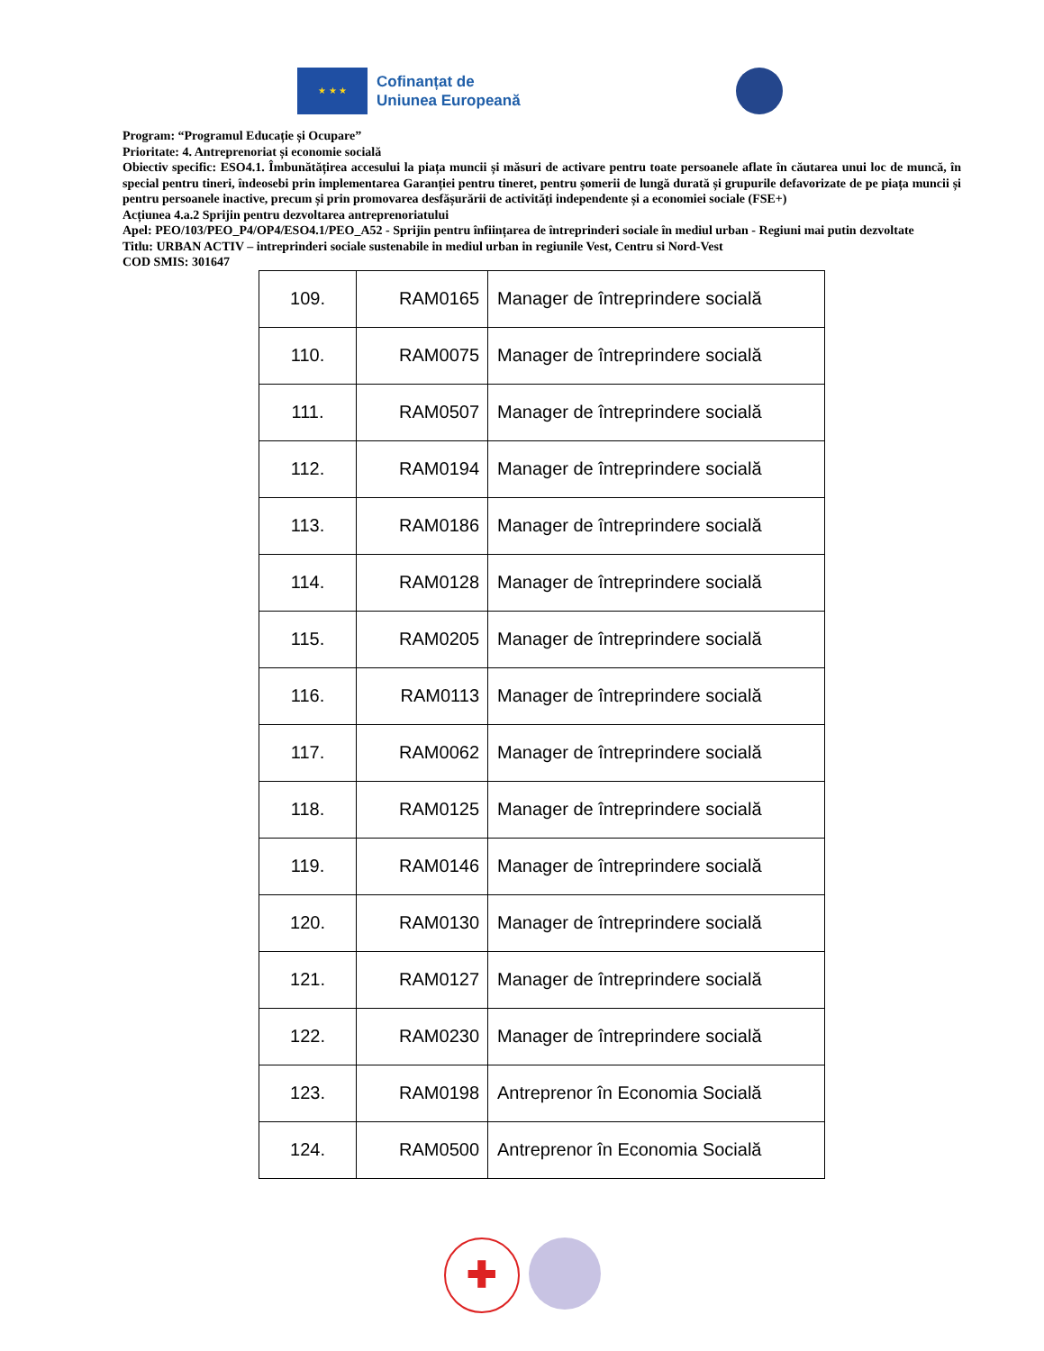★ ★ ★
Cofinanțat de
Uniunea Europeană
Program: “Programul Educație și Ocupare”
Prioritate: 4. Antreprenoriat și economie socială
Obiectiv specific: ESO4.1. Îmbunătățirea accesului la piața muncii și măsuri de activare pentru toate persoanele aflate în căutarea unui loc de muncă, în special pentru tineri, îndeosebi prin implementarea Garanției pentru tineret, pentru șomerii de lungă durată și grupurile defavorizate de pe piața muncii și pentru persoanele inactive, precum și prin promovarea desfășurării de activități independente și a economiei sociale (FSE+)
Acțiunea 4.a.2 Sprijin pentru dezvoltarea antreprenoriatului
Apel: PEO/103/PEO_P4/OP4/ESO4.1/PEO_A52 - Sprijin pentru înființarea de întreprinderi sociale în mediul urban - Regiuni mai putin dezvoltate
Titlu: URBAN ACTIV – intreprinderi sociale sustenabile in mediul urban in regiunile Vest, Centru si Nord-Vest
COD SMIS: 301647
| 109. | RAM0165 | Manager de întreprindere socială |
| 110. | RAM0075 | Manager de întreprindere socială |
| 111. | RAM0507 | Manager de întreprindere socială |
| 112. | RAM0194 | Manager de întreprindere socială |
| 113. | RAM0186 | Manager de întreprindere socială |
| 114. | RAM0128 | Manager de întreprindere socială |
| 115. | RAM0205 | Manager de întreprindere socială |
| 116. | RAM0113 | Manager de întreprindere socială |
| 117. | RAM0062 | Manager de întreprindere socială |
| 118. | RAM0125 | Manager de întreprindere socială |
| 119. | RAM0146 | Manager de întreprindere socială |
| 120. | RAM0130 | Manager de întreprindere socială |
| 121. | RAM0127 | Manager de întreprindere socială |
| 122. | RAM0230 | Manager de întreprindere socială |
| 123. | RAM0198 | Antreprenor în Economia Socială |
| 124. | RAM0500 | Antreprenor în Economia Socială |
✚